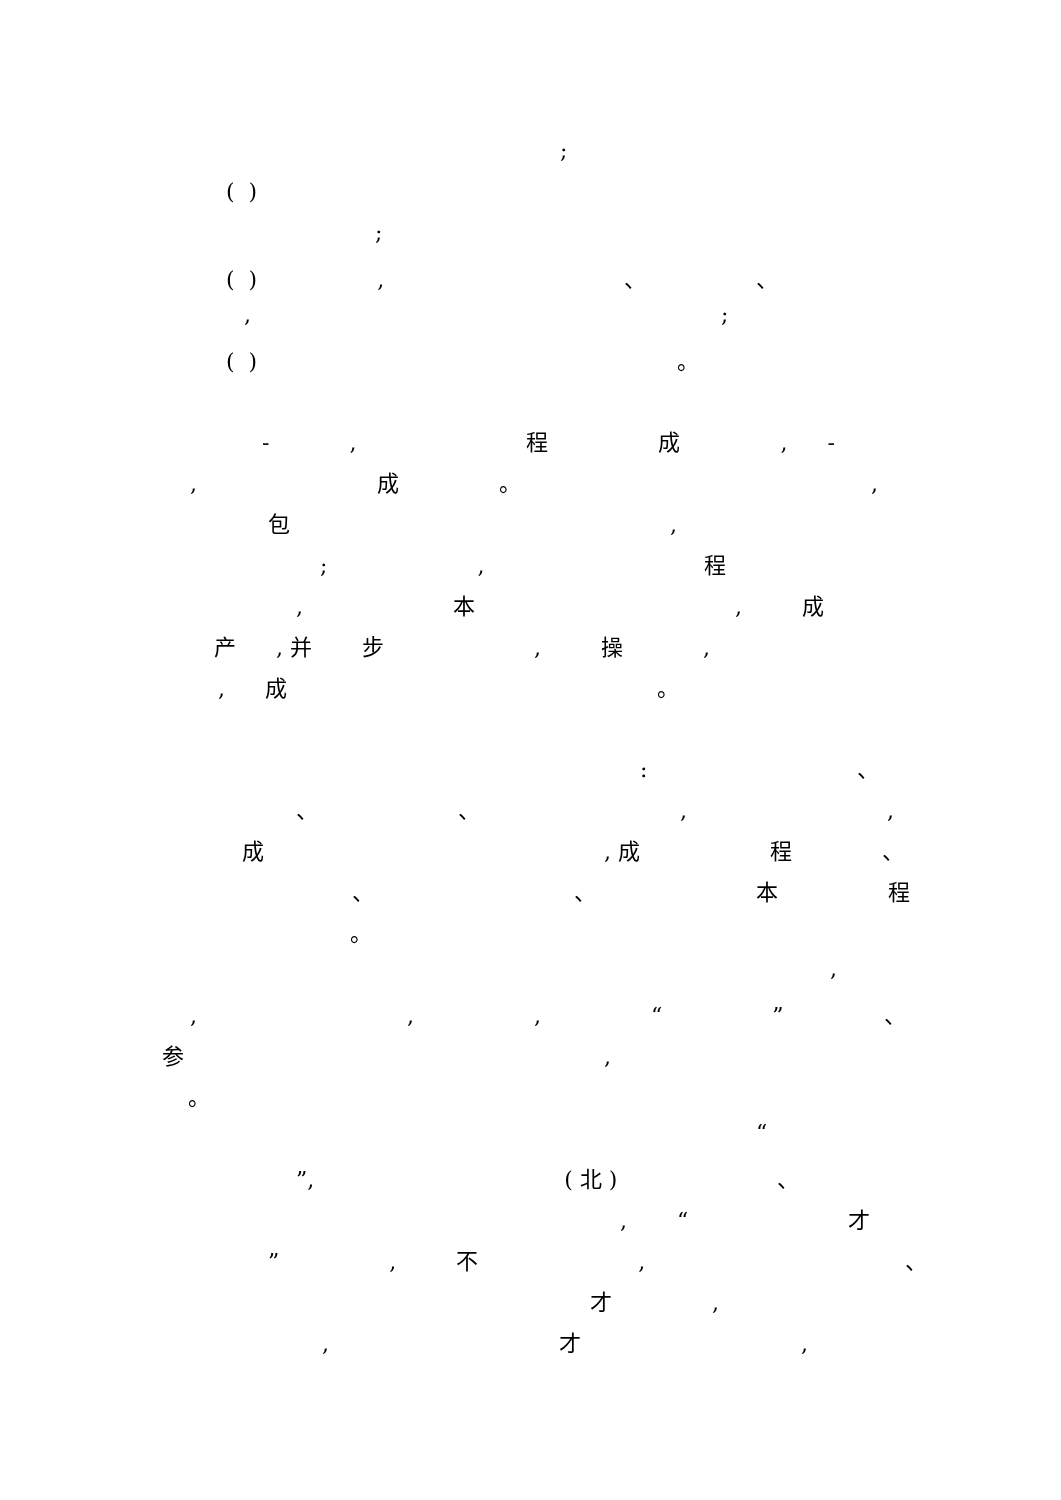;
( )
;
( ), 、 、
,;
( ) 。
-, 程成, -
, 成 。,
包,
;, 程
, 本, 成
产, 并 步, 操,
, 成 。
: 、
、 、,,
成, 成 程 、
、 、 本程
。
,
,,, “” 、
参,
。
“
”, ( 北 ) 、
, “才
”, 不, 、
才,
, 才,